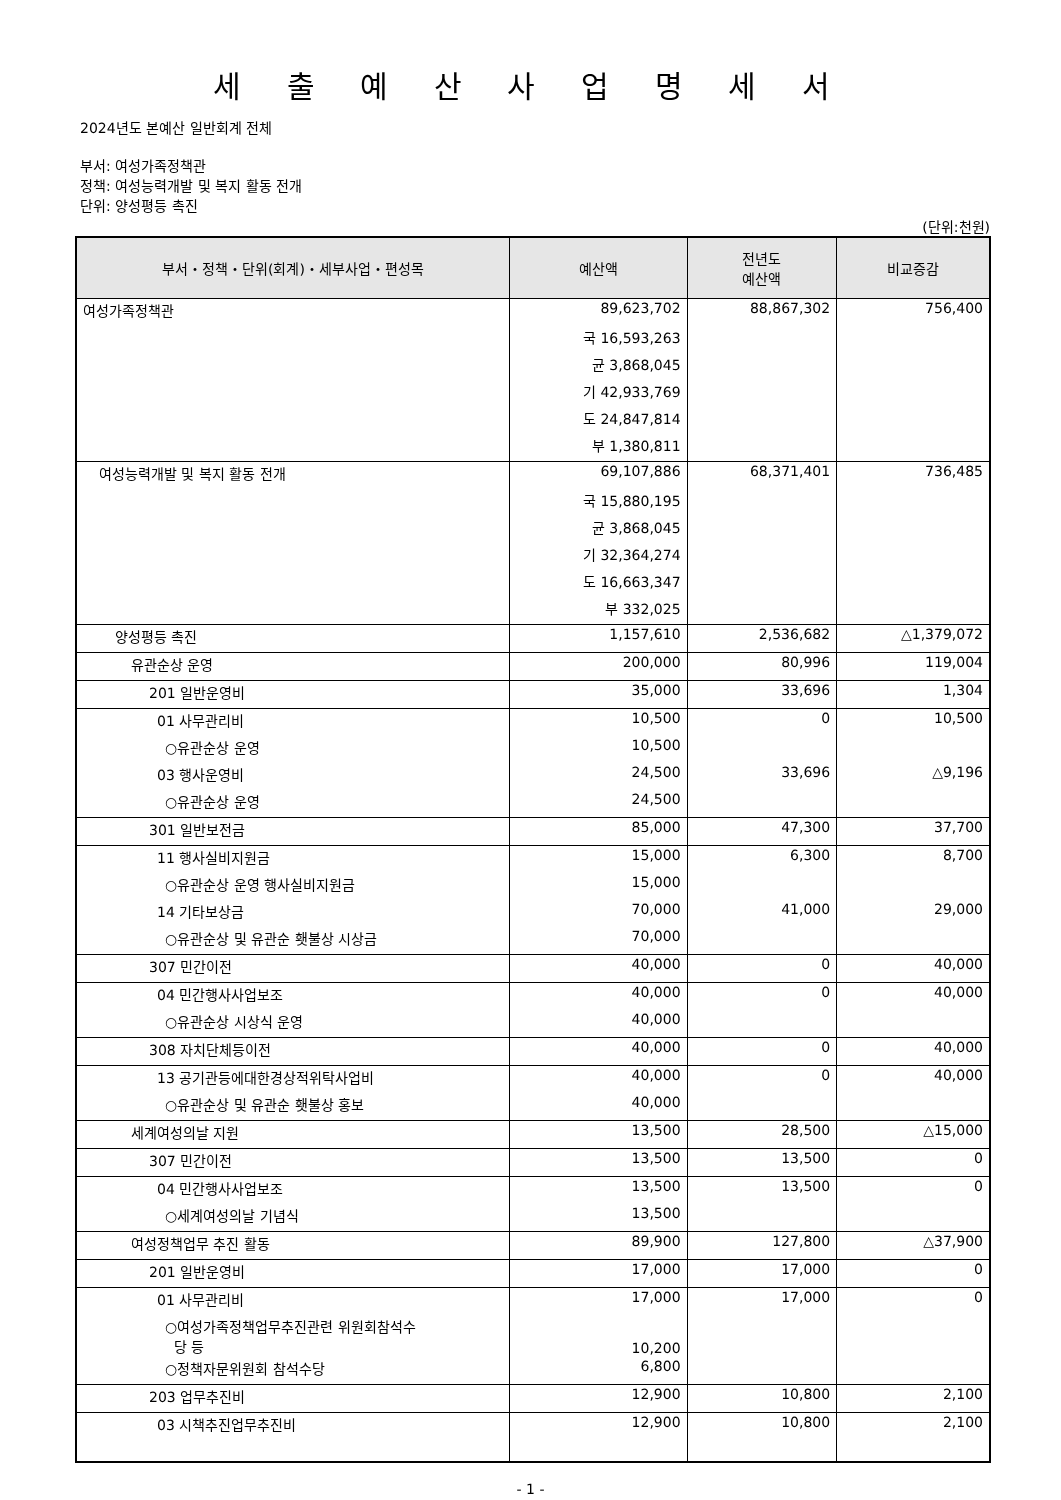세 출 예 산 사 업 명 세 서
2024년도 본예산 일반회계 전체
부서: 여성가족정책관
정책: 여성능력개발 및 복지 활동 전개
단위: 양성평등 촉진
(단위:천원)
| 부서・정책・단위(회계)・세부사업・편성목 | 예산액 | 전년도 예산액 | 비교증감 |
| --- | --- | --- | --- |
| 여성가족정책관 | 89,623,702 | 88,867,302 | 756,400 |
| | 국 16,593,263 | | |
| | 균 3,868,045 | | |
| | 기 42,933,769 | | |
| | 도 24,847,814 | | |
| | 부 1,380,811 | | |
| 여성능력개발 및 복지 활동 전개 | 69,107,886 | 68,371,401 | 736,485 |
| | 국 15,880,195 | | |
| | 균 3,868,045 | | |
| | 기 32,364,274 | | |
| | 도 16,663,347 | | |
| | 부 332,025 | | |
| 양성평등 촉진 | 1,157,610 | 2,536,682 | △1,379,072 |
| 유관순상 운영 | 200,000 | 80,996 | 119,004 |
| 201 일반운영비 | 35,000 | 33,696 | 1,304 |
| 01 사무관리비 | 10,500 | 0 | 10,500 |
| ○유관순상 운영 | 10,500 | | |
| 03 행사운영비 | 24,500 | 33,696 | △9,196 |
| ○유관순상 운영 | 24,500 | | |
| 301 일반보전금 | 85,000 | 47,300 | 37,700 |
| 11 행사실비지원금 | 15,000 | 6,300 | 8,700 |
| ○유관순상 운영 행사실비지원금 | 15,000 | | |
| 14 기타보상금 | 70,000 | 41,000 | 29,000 |
| ○유관순상 및 유관순 횃불상 시상금 | 70,000 | | |
| 307 민간이전 | 40,000 | 0 | 40,000 |
| 04 민간행사사업보조 | 40,000 | 0 | 40,000 |
| ○유관순상 시상식 운영 | 40,000 | | |
| 308 자치단체등이전 | 40,000 | 0 | 40,000 |
| 13 공기관등에대한경상적위탁사업비 | 40,000 | 0 | 40,000 |
| ○유관순상 및 유관순 횃불상 홍보 | 40,000 | | |
| 세계여성의날 지원 | 13,500 | 28,500 | △15,000 |
| 307 민간이전 | 13,500 | 13,500 | 0 |
| 04 민간행사사업보조 | 13,500 | 13,500 | 0 |
| ○세계여성의날 기념식 | 13,500 | | |
| 여성정책업무 추진 활동 | 89,900 | 127,800 | △37,900 |
| 201 일반운영비 | 17,000 | 17,000 | 0 |
| 01 사무관리비 | 17,000 | 17,000 | 0 |
| ○여성가족정책업무추진관련 위원회참석수 당 등 | 10,200 | | |
| ○정책자문위원회 참석수당 | 6,800 | | |
| 203 업무추진비 | 12,900 | 10,800 | 2,100 |
| 03 시책추진업무추진비 | 12,900 | 10,800 | 2,100 |
- 1 -